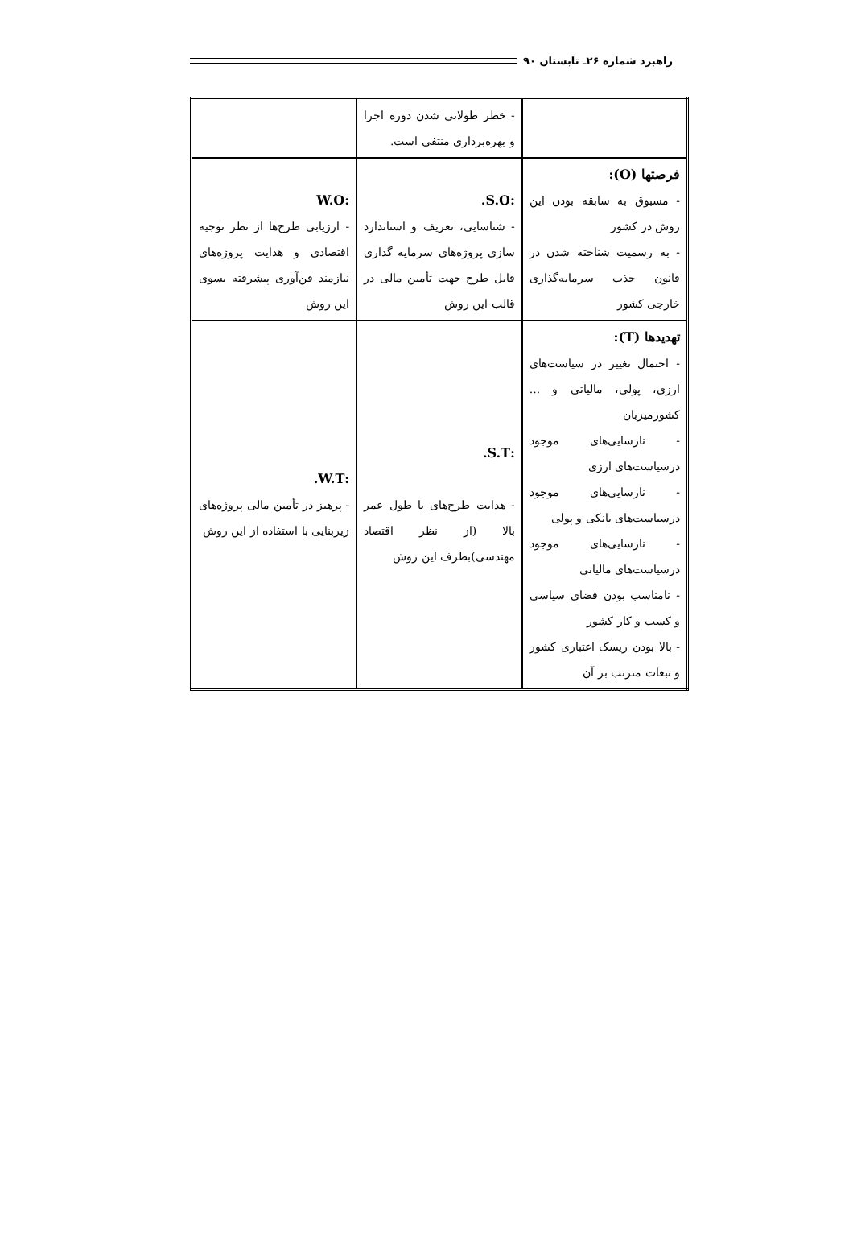راهبرد شماره ۲۶ـ تابستان ۹۰
| | - خطر طولانی شدن دوره اجرا و بهره‌برداری منتفی است. | |
| فرصتها (O): - مسبوق به سابقه بودن این روش در کشور - به رسمیت شناخته شدن در قانون جذب سرمایه‌گذاری خارجی کشور | :S.O. - شناسایی، تعریف و استاندارد سازی پروژه‌های سرمایه گذاری قابل طرح جهت تأمین مالی در قالب این روش | :W.O - ارزیابی طرح‌ها از نظر توجیه اقتصادی و هدایت پروژه‌های نیازمند فن‌آوری پیشرفته بسوی این روش |
| تهدیدها (T): - احتمال تغییر در سیاست‌های ارزی، پولی، مالیاتی و ... کشورمیزبان - نارسایی‌های موجود درسیاست‌های ارزی - نارسایی‌های موجود درسیاست‌های بانکی و پولی - نارسایی‌های موجود درسیاست‌های مالیاتی - نامناسب بودن فضای سیاسی و کسب و کار کشور - بالا بودن ریسک اعتباری کشور و تبعات مترتب بر آن | :S.T. - هدایت طرح‌های با طول عمر بالا (از نظر اقتصاد مهندسی)بطرف این روش | :W.T. - پرهیز در تأمین مالی پروژه‌های زیربنایی با استفاده از این روش |